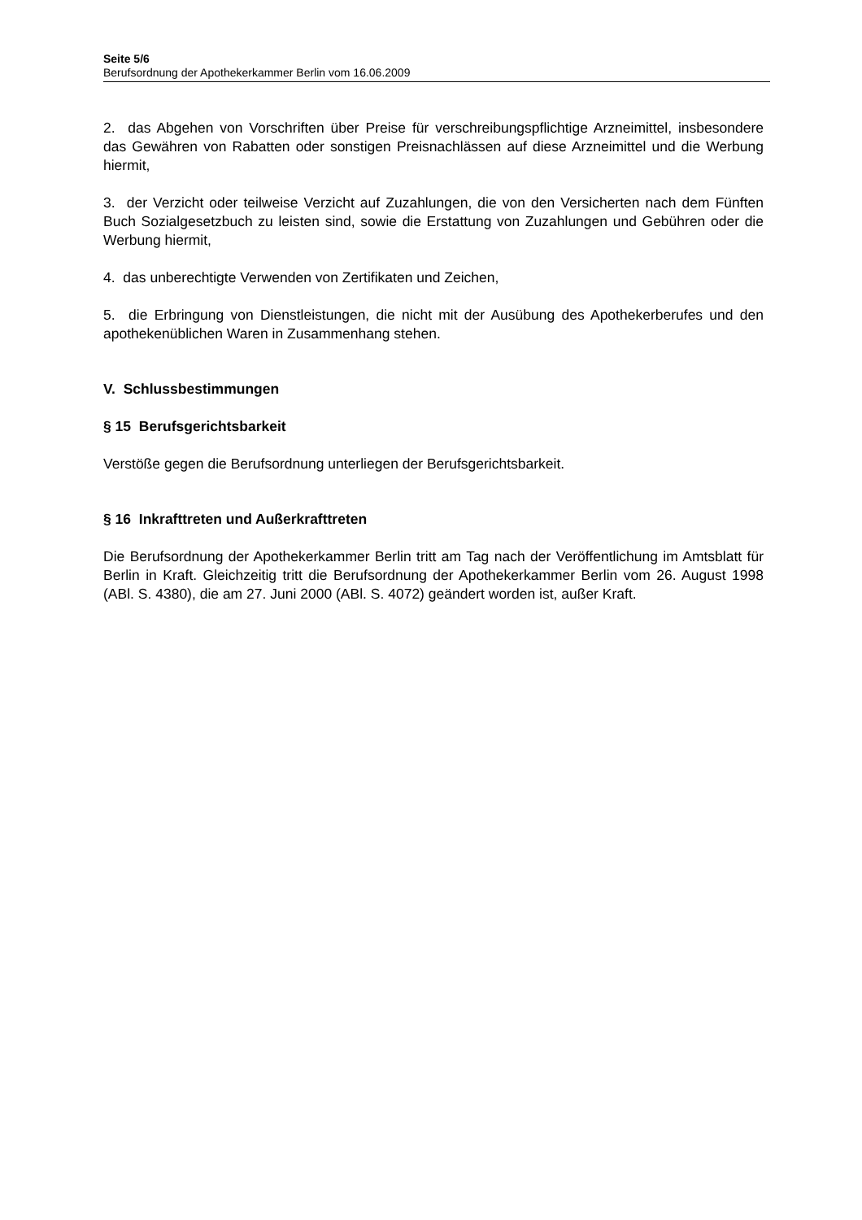Seite 5/6
Berufsordnung der Apothekerkammer Berlin vom 16.06.2009
2. das Abgehen von Vorschriften über Preise für verschreibungspflichtige Arzneimittel, insbesondere das Gewähren von Rabatten oder sonstigen Preisnachlässen auf diese Arzneimittel und die Werbung hiermit,
3. der Verzicht oder teilweise Verzicht auf Zuzahlungen, die von den Versicherten nach dem Fünften Buch Sozialgesetzbuch zu leisten sind, sowie die Erstattung von Zuzahlungen und Gebühren oder die Werbung hiermit,
4. das unberechtigte Verwenden von Zertifikaten und Zeichen,
5. die Erbringung von Dienstleistungen, die nicht mit der Ausübung des Apothekerberufes und den apothekenüblichen Waren in Zusammenhang stehen.
V. Schlussbestimmungen
§ 15 Berufsgerichtsbarkeit
Verstöße gegen die Berufsordnung unterliegen der Berufsgerichtsbarkeit.
§ 16 Inkrafttreten und Außerkrafttreten
Die Berufsordnung der Apothekerkammer Berlin tritt am Tag nach der Veröffentlichung im Amtsblatt für Berlin in Kraft. Gleichzeitig tritt die Berufsordnung der Apothekerkammer Berlin vom 26. August 1998 (ABl. S. 4380), die am 27. Juni 2000 (ABl. S. 4072) geändert worden ist, außer Kraft.